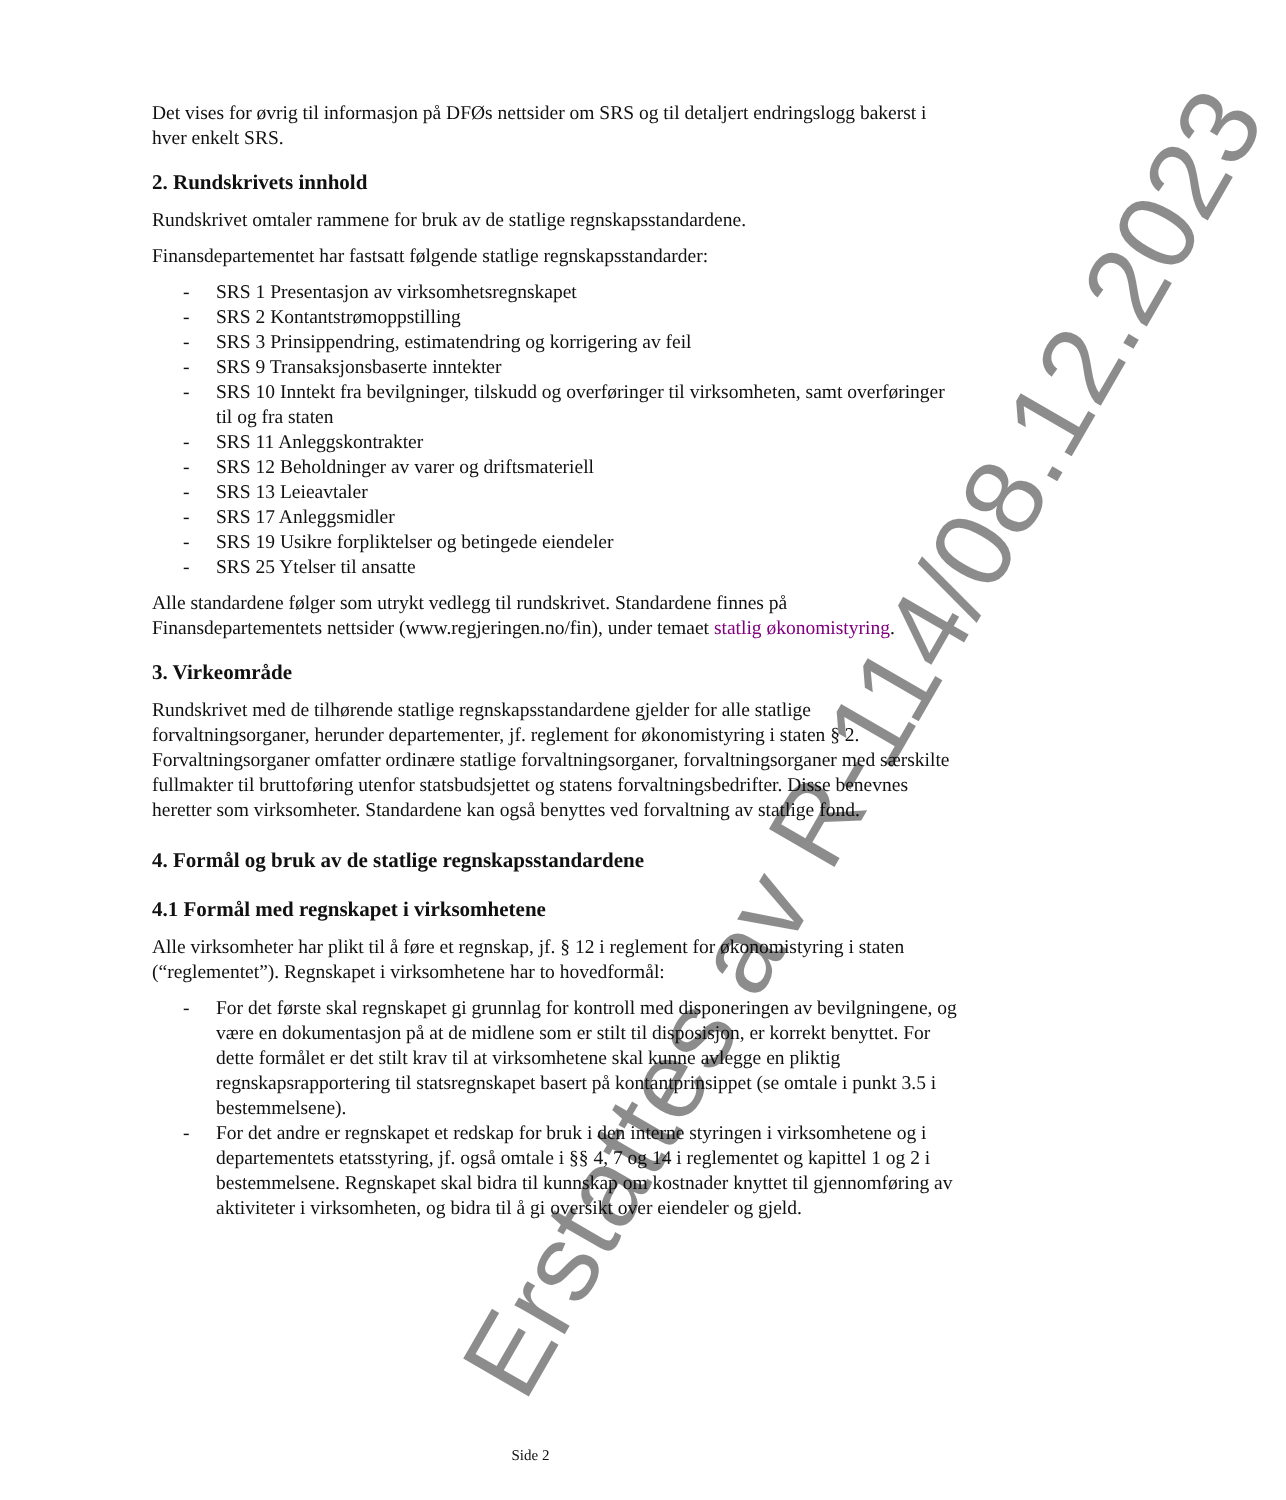Det vises for øvrig til informasjon på DFØs nettsider om SRS og til detaljert endringslogg bakerst i hver enkelt SRS.
2. Rundskrivets innhold
Rundskrivet omtaler rammene for bruk av de statlige regnskapsstandardene.
Finansdepartementet har fastsatt følgende statlige regnskapsstandarder:
- SRS 1 Presentasjon av virksomhetsregnskapet
- SRS 2 Kontantstrømoppstilling
- SRS 3 Prinsippendring, estimatendring og korrigering av feil
- SRS 9 Transaksjonsbaserte inntekter
- SRS 10 Inntekt fra bevilgninger, tilskudd og overføringer til virksomheten, samt overføringer til og fra staten
- SRS 11 Anleggskontrakter
- SRS 12 Beholdninger av varer og driftsmateriell
- SRS 13 Leieavtaler
- SRS 17 Anleggsmidler
- SRS 19 Usikre forpliktelser og betingede eiendeler
- SRS 25 Ytelser til ansatte
Alle standardene følger som utrykt vedlegg til rundskrivet. Standardene finnes på Finansdepartementets nettsider (www.regjeringen.no/fin), under temaet statlig økonomistyring.
3. Virkeområde
Rundskrivet med de tilhørende statlige regnskapsstandardene gjelder for alle statlige forvaltningsorganer, herunder departementer, jf. reglement for økonomistyring i staten § 2. Forvaltningsorganer omfatter ordinære statlige forvaltningsorganer, forvaltningsorganer med særskilte fullmakter til bruttoføring utenfor statsbudsjettet og statens forvaltningsbedrifter. Disse benevnes heretter som virksomheter. Standardene kan også benyttes ved forvaltning av statlige fond.
4. Formål og bruk av de statlige regnskapsstandardene
4.1 Formål med regnskapet i virksomhetene
Alle virksomheter har plikt til å føre et regnskap, jf. § 12 i reglement for økonomistyring i staten (“reglementet”). Regnskapet i virksomhetene har to hovedformål:
- For det første skal regnskapet gi grunnlag for kontroll med disponeringen av bevilgningene, og være en dokumentasjon på at de midlene som er stilt til disposisjon, er korrekt benyttet. For dette formålet er det stilt krav til at virksomhetene skal kunne avlegge en pliktig regnskapsrapportering til statsregnskapet basert på kontantprinsippet (se omtale i punkt 3.5 i bestemmelsene).
- For det andre er regnskapet et redskap for bruk i den interne styringen i virksomhetene og i departementets etatsstyring, jf. også omtale i §§ 4, 7 og 14 i reglementet og kapittel 1 og 2 i bestemmelsene. Regnskapet skal bidra til kunnskap om kostnader knyttet til gjennomføring av aktiviteter i virksomheten, og bidra til å gi oversikt over eiendeler og gjeld.
Erstattes av R-114/08.12.2023
Side 2